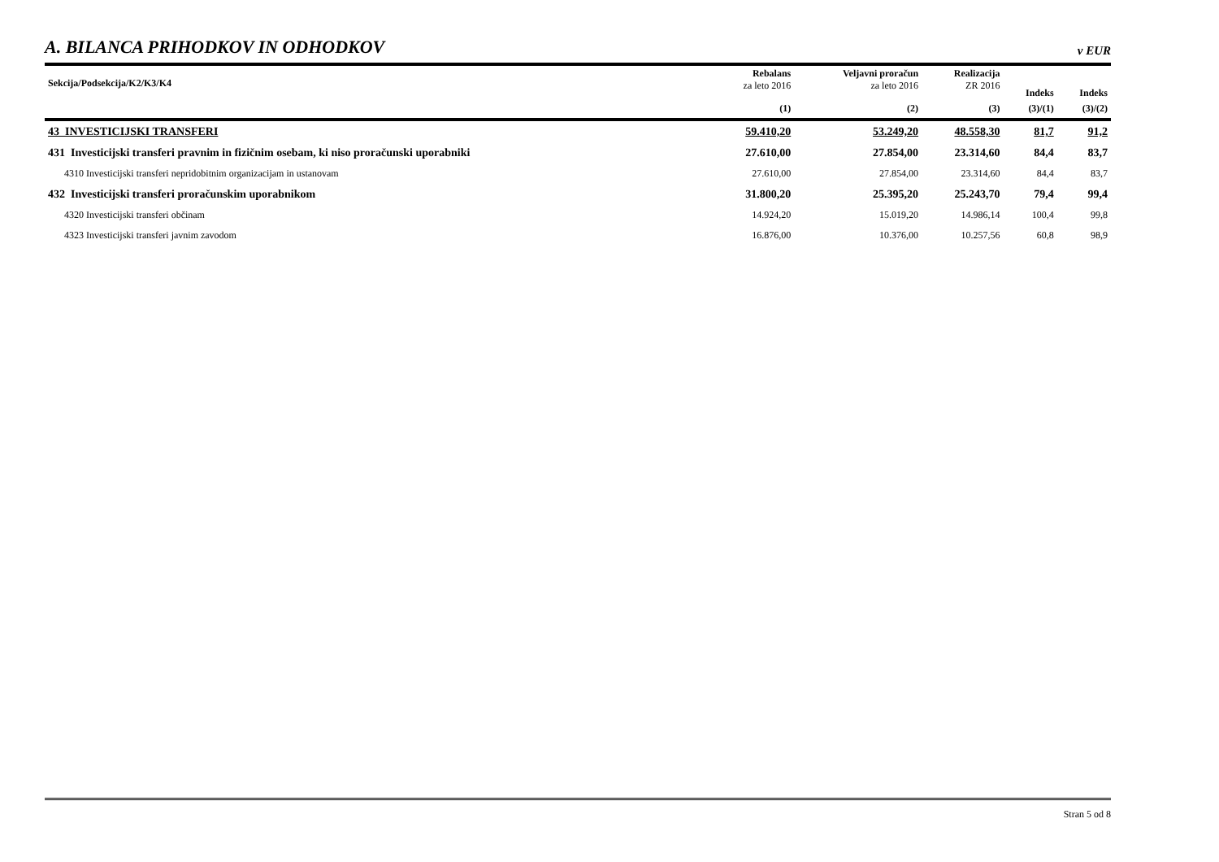A. BILANCA PRIHODKOV IN ODHODKOV
v EUR
| Sekcija/Podsekcija/K2/K3/K4 | Rebalans za leto 2016 | Veljavni proračun za leto 2016 | Realizacija ZR 2016 | Indeks | Indeks |
| --- | --- | --- | --- | --- | --- |
| | (1) | (2) | (3) | (3)/(1) | (3)/(2) |
| 43 INVESTICIJSKI TRANSFERI | 59.410,20 | 53.249,20 | 48.558,30 | 81,7 | 91,2 |
| 431 Investicijski transferi pravnim in fizičnim osebam, ki niso proračunski uporabniki | 27.610,00 | 27.854,00 | 23.314,60 | 84,4 | 83,7 |
| 4310 Investicijski transferi nepridobitnim organizacijam in ustanovam | 27.610,00 | 27.854,00 | 23.314,60 | 84,4 | 83,7 |
| 432 Investicijski transferi proračunskim uporabnikom | 31.800,20 | 25.395,20 | 25.243,70 | 79,4 | 99,4 |
| 4320 Investicijski transferi občinam | 14.924,20 | 15.019,20 | 14.986,14 | 100,4 | 99,8 |
| 4323 Investicijski transferi javnim zavodom | 16.876,00 | 10.376,00 | 10.257,56 | 60,8 | 98,9 |
Stran 5 od 8